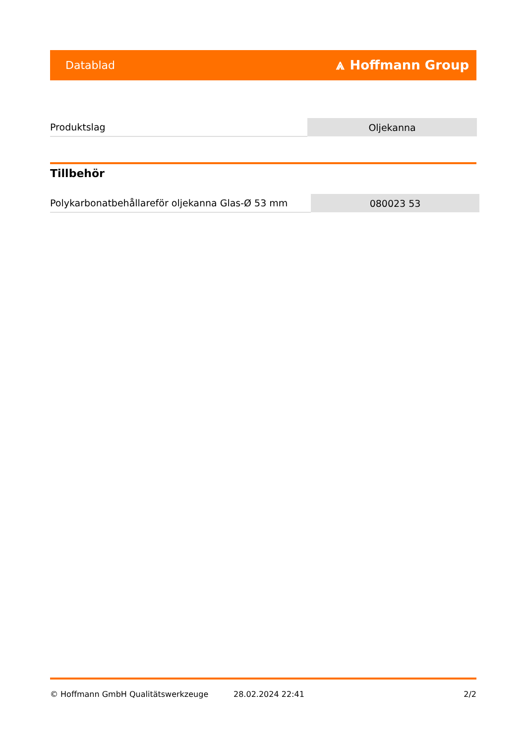Datablad ⩓ Hoffmann Group
| Produktslag | Oljekanna |
Tillbehör
| Polykarbonatbehållareför oljekanna Glas-Ø 53 mm | 080023 53 |
© Hoffmann GmbH Qualitätswerkzeuge 28.02.2024 22:41 2/2